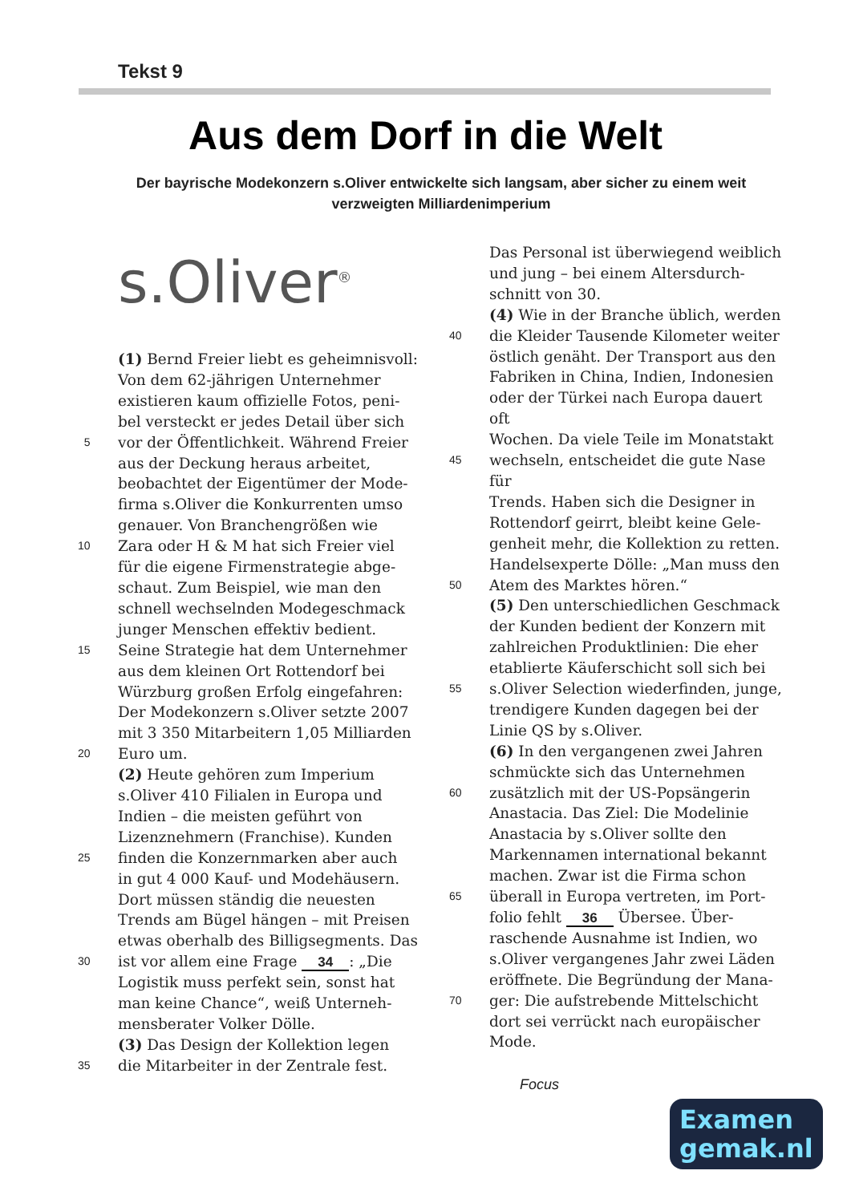Tekst 9
Aus dem Dorf in die Welt
Der bayrische Modekonzern s.Oliver entwickelte sich langsam, aber sicher zu einem weit verzweigten Milliardenimperium
s.Oliver<sup>®</sup>
(1) Bernd Freier liebt es geheimnisvoll:
Von dem 62-jährigen Unternehmer
existieren kaum offizielle Fotos, peni-
bel versteckt er jedes Detail über sich
5 vor der Öffentlichkeit. Während Freier
aus der Deckung heraus arbeitet,
beobachtet der Eigentümer der Mode-
firma s.Oliver die Konkurrenten umso
genauer. Von Branchengrößen wie
10 Zara oder H & M hat sich Freier viel
für die eigene Firmenstrategie abge-
schaut. Zum Beispiel, wie man den
schnell wechselnden Modegeschmack
junger Menschen effektiv bedient.
15 Seine Strategie hat dem Unternehmer
aus dem kleinen Ort Rottendorf bei
Würzburg großen Erfolg eingefahren:
Der Modekonzern s.Oliver setzte 2007
mit 3 350 Mitarbeitern 1,05 Milliarden
20 Euro um.
(2) Heute gehören zum Imperium
s.Oliver 410 Filialen in Europa und
Indien – die meisten geführt von
Lizenznehmern (Franchise). Kunden
25 finden die Konzernmarken aber auch
in gut 4 000 Kauf- und Modehäusern.
Dort müssen ständig die neuesten
Trends am Bügel hängen – mit Preisen
etwas oberhalb des Billigsegments. Das
30 ist vor allem eine Frage 34: „Die
Logistik muss perfekt sein, sonst hat
man keine Chance“, weiß Unterneh-
mensberater Volker Dölle.
(3) Das Design der Kollektion legen
35 die Mitarbeiter in der Zentrale fest.
Das Personal ist überwiegend weiblich
und jung – bei einem Altersdurch-
schnitt von 30.
(4) Wie in der Branche üblich, werden
40 die Kleider Tausende Kilometer weiter
östlich genäht. Der Transport aus den
Fabriken in China, Indien, Indonesien
oder der Türkei nach Europa dauert oft
Wochen. Da viele Teile im Monatstakt
45 wechseln, entscheidet die gute Nase für
Trends. Haben sich die Designer in
Rottendorf geirrt, bleibt keine Gele-
genheit mehr, die Kollektion zu retten.
Handelsexperte Dölle: „Man muss den
50 Atem des Marktes hören.“
(5) Den unterschiedlichen Geschmack
der Kunden bedient der Konzern mit
zahlreichen Produktlinien: Die eher
etablierte Käuferschicht soll sich bei
55 s.Oliver Selection wiederfinden, junge,
trendigere Kunden dagegen bei der
Linie QS by s.Oliver.
(6) In den vergangenen zwei Jahren
schmückte sich das Unternehmen
60 zusätzlich mit der US-Popsängerin
Anastacia. Das Ziel: Die Modelinie
Anastacia by s.Oliver sollte den
Markennamen international bekannt
machen. Zwar ist die Firma schon
65 überall in Europa vertreten, im Port-
folio fehlt 36 Übersee. Über-
raschende Ausnahme ist Indien, wo
s.Oliver vergangenes Jahr zwei Läden
eröffnete. Die Begründung der Mana-
70 ger: Die aufstrebende Mittelschicht
dort sei verrückt nach europäischer
Mode.
Focus
Examen
gemak.nl